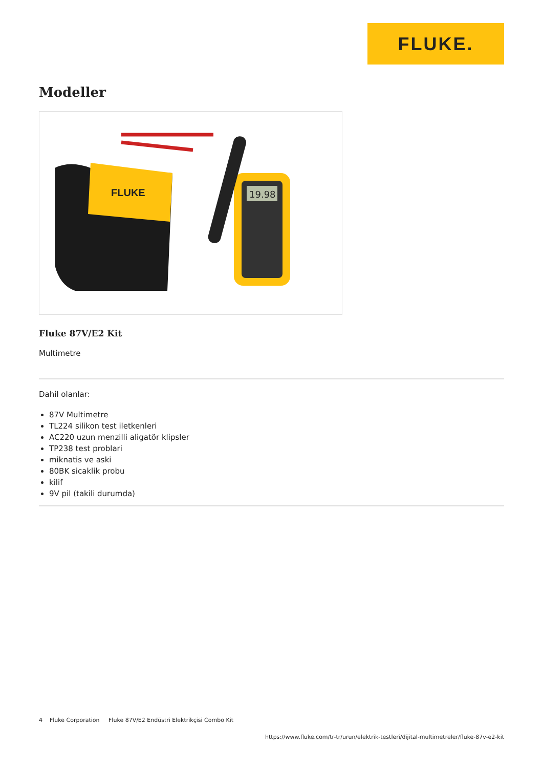FLUKE.
Modeller
FLUKE
19.98
Fluke 87V/E2 Kit
Multimetre
Dahil olanlar:
87V Multimetre
TL224 silikon test iletkenleri
AC220 uzun menzilli aligatör klipsler
TP238 test problari
miknatis ve aski
80BK sicaklik probu
kilif
9V pil (takili durumda)
4 Fluke Corporation Fluke 87V/E2 Endüstri Elektrikçisi Combo Kit
https://www.fluke.com/tr-tr/urun/elektrik-testleri/dijital-multimetreler/fluke-87v-e2-kit